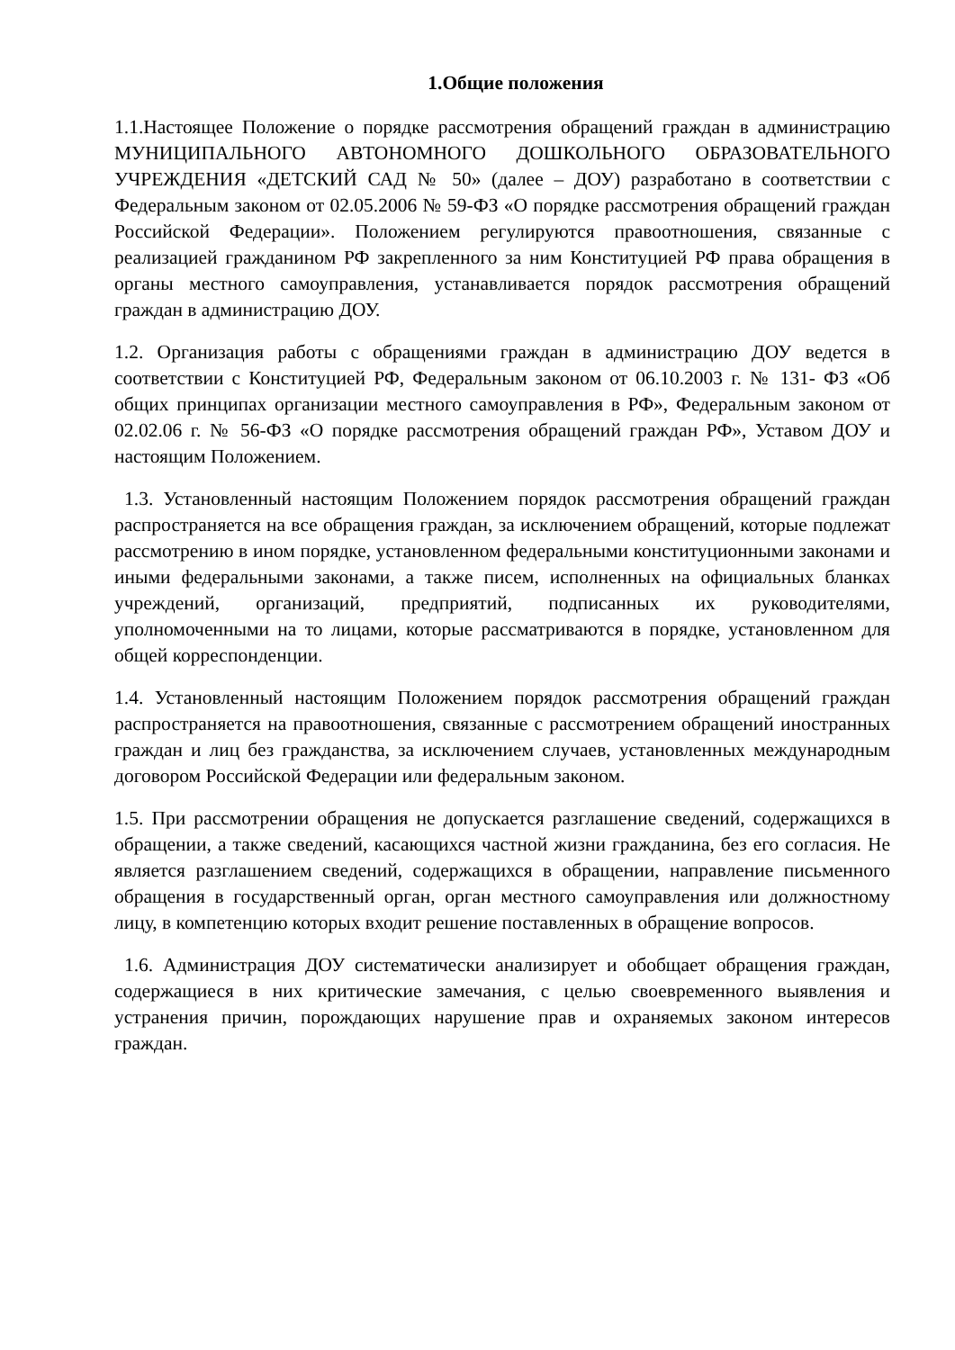1.Общие положения
1.1.Настоящее Положение о порядке рассмотрения обращений граждан в администрацию МУНИЦИПАЛЬНОГО АВТОНОМНОГО ДОШКОЛЬНОГО ОБРАЗОВАТЕЛЬНОГО УЧРЕЖДЕНИЯ «ДЕТСКИЙ САД № 50» (далее – ДОУ) разработано в соответствии с Федеральным законом от 02.05.2006 № 59-ФЗ «О порядке рассмотрения обращений граждан Российской Федерации». Положением регулируются правоотношения, связанные с реализацией гражданином РФ закрепленного за ним Конституцией РФ права обращения в органы местного самоуправления, устанавливается порядок рассмотрения обращений граждан в администрацию ДОУ.
1.2. Организация работы с обращениями граждан в администрацию ДОУ ведется в соответствии с Конституцией РФ, Федеральным законом от 06.10.2003 г. № 131- ФЗ «Об общих принципах организации местного самоуправления в РФ», Федеральным законом от 02.02.06 г. № 56-ФЗ «О порядке рассмотрения обращений граждан РФ», Уставом ДОУ и настоящим Положением.
1.3. Установленный настоящим Положением порядок рассмотрения обращений граждан распространяется на все обращения граждан, за исключением обращений, которые подлежат рассмотрению в ином порядке, установленном федеральными конституционными законами и иными федеральными законами, а также писем, исполненных на официальных бланках учреждений, организаций, предприятий, подписанных их руководителями, уполномоченными на то лицами, которые рассматриваются в порядке, установленном для общей корреспонденции.
1.4. Установленный настоящим Положением порядок рассмотрения обращений граждан распространяется на правоотношения, связанные с рассмотрением обращений иностранных граждан и лиц без гражданства, за исключением случаев, установленных международным договором Российской Федерации или федеральным законом.
1.5. При рассмотрении обращения не допускается разглашение сведений, содержащихся в обращении, а также сведений, касающихся частной жизни гражданина, без его согласия. Не является разглашением сведений, содержащихся в обращении, направление письменного обращения в государственный орган, орган местного самоуправления или должностному лицу, в компетенцию которых входит решение поставленных в обращение вопросов.
1.6. Администрация ДОУ систематически анализирует и обобщает обращения граждан, содержащиеся в них критические замечания, с целью своевременного выявления и устранения причин, порождающих нарушение прав и охраняемых законом интересов граждан.